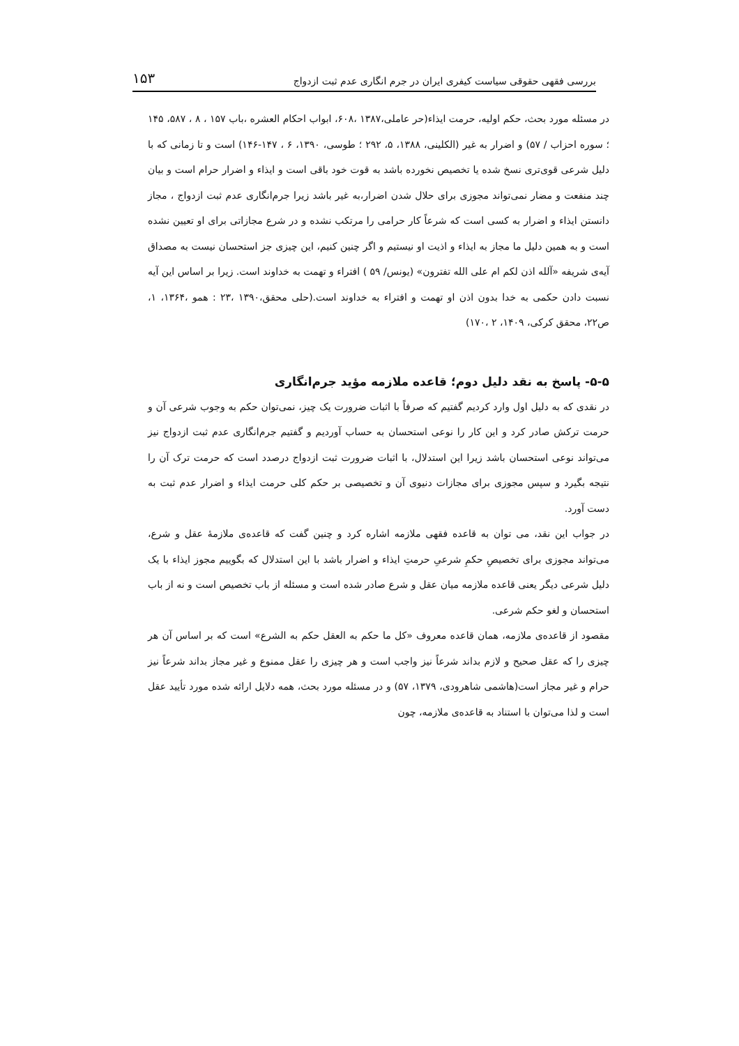۱۵۳ بررسی فقهی حقوقی سیاست کیفری ایران در جرم انگاری عدم ثبت ازدواج
در مسئله مورد بحث، حکم اولیه، حرمت ایذاء(حر عاملی،۱۳۸۷ ،۶۰۸، ابواب احکام العشره ،باب ۱۵۷ ، ۸ ، ۵۸۷، ۱۴۵ ؛ سوره احزاب / ۵۷) و اضرار به غیر (الکلینی، ۱۳۸۸، ۵، ۲۹۲ ؛ طوسی، ۱۳۹۰، ۶ ، ۱۴۷-۱۴۶) است و تا زمانی که با دلیل شرعی قوی‌تری نسخ شده یا تخصیص نخورده باشد به قوت خود باقی است و ایذاء و اضرار حرام است و بیان چند منفعت و مضار نمی‌تواند مجوزی برای حلال شدن اضرار،به غیر باشد زیرا جرم‌انگاری عدم ثبت ازدواج ، مجاز دانستن ایذاء و اضرار به کسی است که شرعاً کار حرامی را مرتکب نشده و در شرع مجازاتی برای او تعیین نشده است و به همین دلیل ما مجاز به ایذاء و اذیت او نیستیم و اگر چنین کنیم، این چیزی جز استحسان نیست به مصداق آیه‌ی شریفه «آلله اذن لکم ام علی الله تفترون» (یونس/ ۵۹ ) افتراء و تهمت به خداوند است. زیرا بر اساس این آیه نسبت دادن حکمی به خدا بدون اذن او تهمت و افتراء به خداوند است.(حلی محقق،۱۳۹۰ ،۲۳ : همو ،۱۳۶۴، ۱، ص۲۲، محقق کرکی، ۱۴۰۹، ۲ ،۱۷۰)
۵-۵- پاسخ به نقد دلیل دوم؛ قاعده ملازمه مؤید جرم‌انگاری
در نقدی که به دلیل اول وارد کردیم گفتیم که صرفاً با اثبات ضرورت یک چیز، نمی‌توان حکم به وجوب شرعی آن و حرمت ترکش صادر کرد و این کار را نوعی استحسان به حساب آوردیم و گفتیم جرم‌انگاری عدم ثبت ازدواج نیز می‌تواند نوعی استحسان باشد زیرا این استدلال، با اثبات ضرورت ثبت ازدواج درصدد است که حرمت ترک آن را نتیجه بگیرد و سپس مجوزی برای مجازات دنیوی آن و تخصیصی بر حکم کلی حرمت ایذاء و اضرار عدم ثبت به دست آورد.
در جواب این نقد، می توان به قاعده فقهی ملازمه اشاره کرد و چنین گفت که قاعده‌ی ملازمهٔ عقل و شرع، می‌تواند مجوزی برای تخصیصِ حکمِ شرعیِ حرمتِ ایذاء و اضرار باشد با این استدلال که بگوییم مجوز ایذاء با یک دلیل شرعی دیگر یعنی قاعده ملازمه میان عقل و شرع صادر شده است و مسئله از باب تخصیص است و نه از باب استحسان و لغو حکم شرعی.
مقصود از قاعده‌ی ملازمه، همان قاعده معروف «کل ما حکم به العقل حکم به الشرع» است که بر اساس آن هر چیزی را که عقل صحیح و لازم بداند شرعاً نیز واجب است و هر چیزی را عقل ممنوع و غیر مجاز بداند شرعاً نیز حرام و غیر مجاز است(هاشمی شاهرودی، ۱۳۷۹، ۵۷) و در مسئله مورد بحث، همه دلایل ارائه شده مورد تأیید عقل است و لذا می‌توان با استناد به قاعده‌ی ملازمه، چون